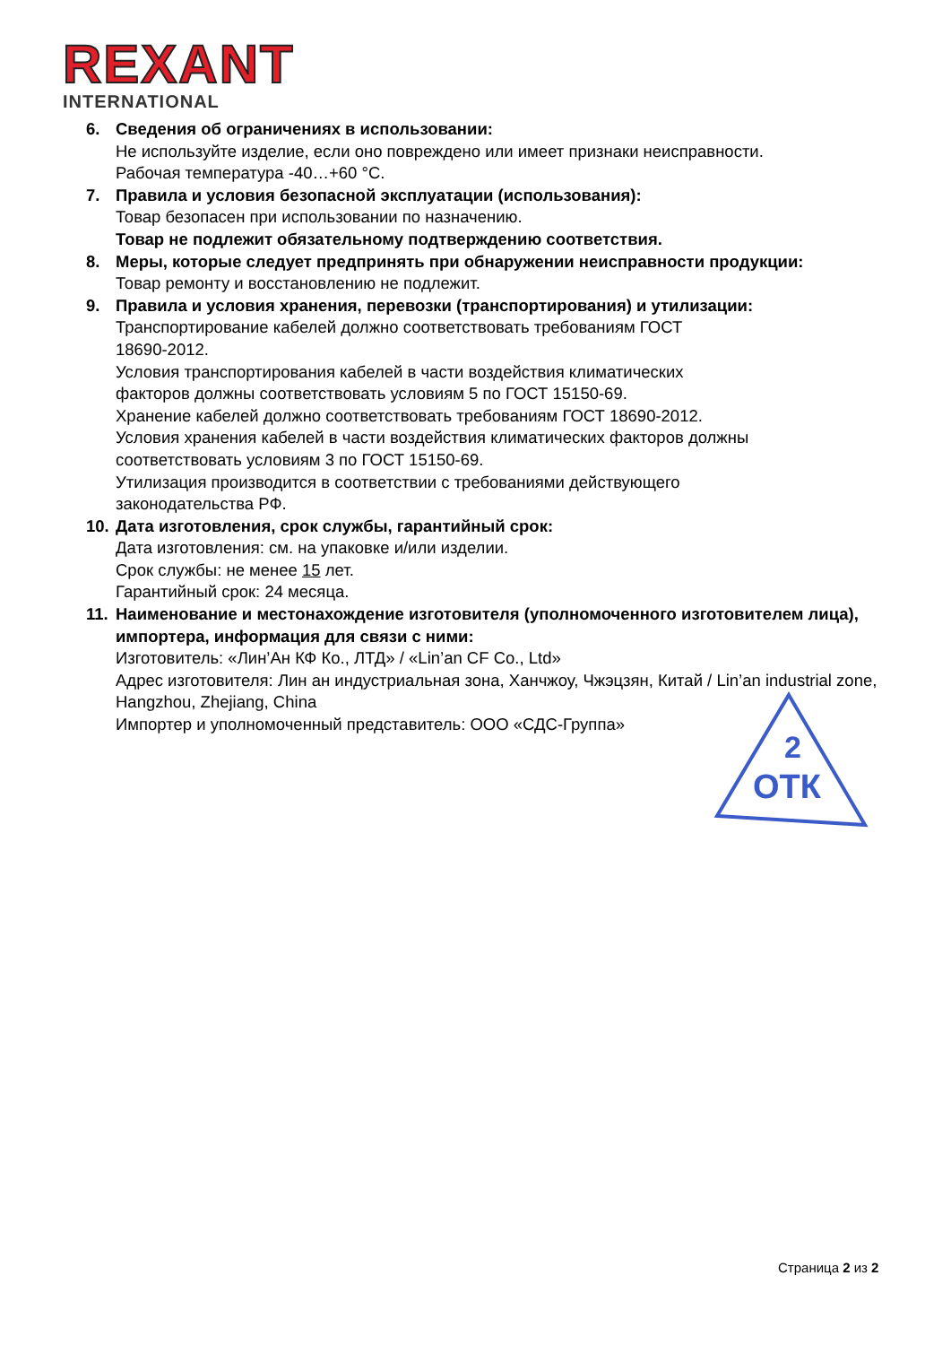REXANT
INTERNATIONAL
6. Сведения об ограничениях в использовании:
Не используйте изделие, если оно повреждено или имеет признаки неисправности.
Рабочая температура -40…+60 °С.
7. Правила и условия безопасной эксплуатации (использования):
Товар безопасен при использовании по назначению.
Товар не подлежит обязательному подтверждению соответствия.
8. Меры, которые следует предпринять при обнаружении неисправности продукции:
Товар ремонту и восстановлению не подлежит.
9. Правила и условия хранения, перевозки (транспортирования) и утилизации:
Транспортирование кабелей должно соответствовать требованиям ГОСТ
18690-2012.
Условия транспортирования кабелей в части воздействия климатических
факторов должны соответствовать условиям 5 по ГОСТ 15150-69.
Хранение кабелей должно соответствовать требованиям ГОСТ 18690-2012.
Условия хранения кабелей в части воздействия климатических факторов должны
соответствовать условиям 3 по ГОСТ 15150-69.
Утилизация производится в соответствии с требованиями действующего
законодательства РФ.
10.
Дата изготовления, срок службы, гарантийный срок:
Дата изготовления: см. на упаковке и/или изделии.
Срок службы: не менее 15 лет.
Гарантийный срок: 24 месяца.
11.
Наименование и местонахождение изготовителя (уполномоченного изготовителем лица), импортера, информация для связи с ними:
Изготовитель: «Лин’Ан КФ Ко., ЛТД» / «Lin’an CF Co., Ltd»
Адрес изготовителя: Лин ан индустриальная зона, Ханчжоу, Чжэцзян, Китай / Lin’an industrial zone, Hangzhou, Zhejiang, China
Импортер и уполномоченный представитель: ООО «СДС-Группа»
2
ОТК
Страница 2 из 2